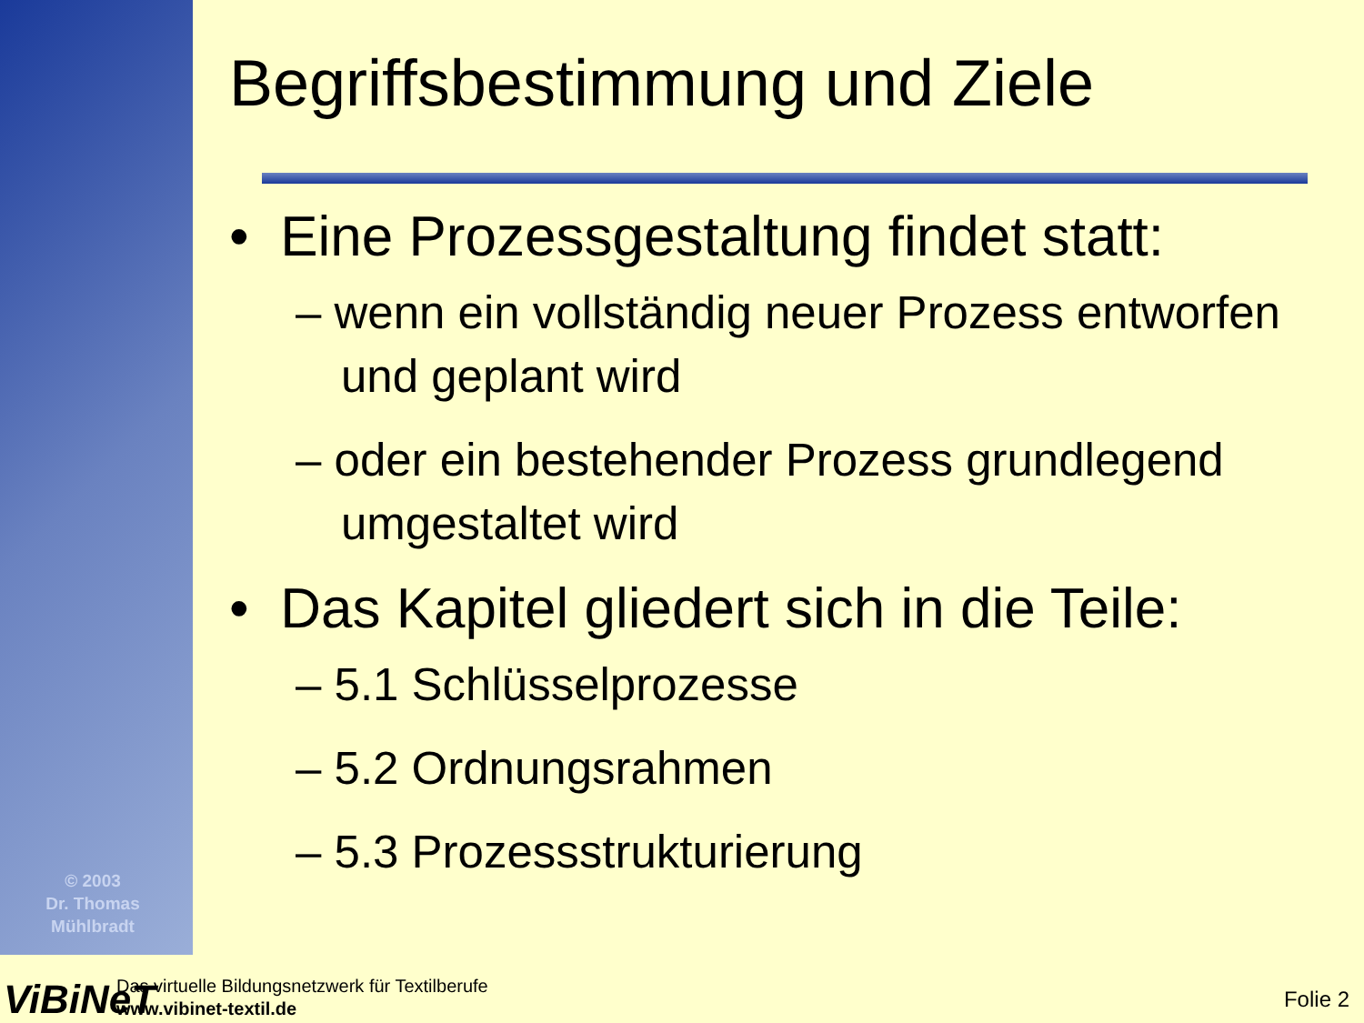© 2003
Dr. Thomas
Mühlbradt
Begriffsbestimmung und Ziele
• Eine Prozessgestaltung findet statt:
– wenn ein vollständig neuer Prozess entworfen und geplant wird
– oder ein bestehender Prozess grundlegend umgestaltet wird
• Das Kapitel gliedert sich in die Teile:
– 5.1 Schlüsselprozesse
– 5.2 Ordnungsrahmen
– 5.3 Prozessstrukturierung
ViBiNeT
Das virtuelle Bildungsnetzwerk für Textilberufe
www.vibinet-textil.de
Folie 2